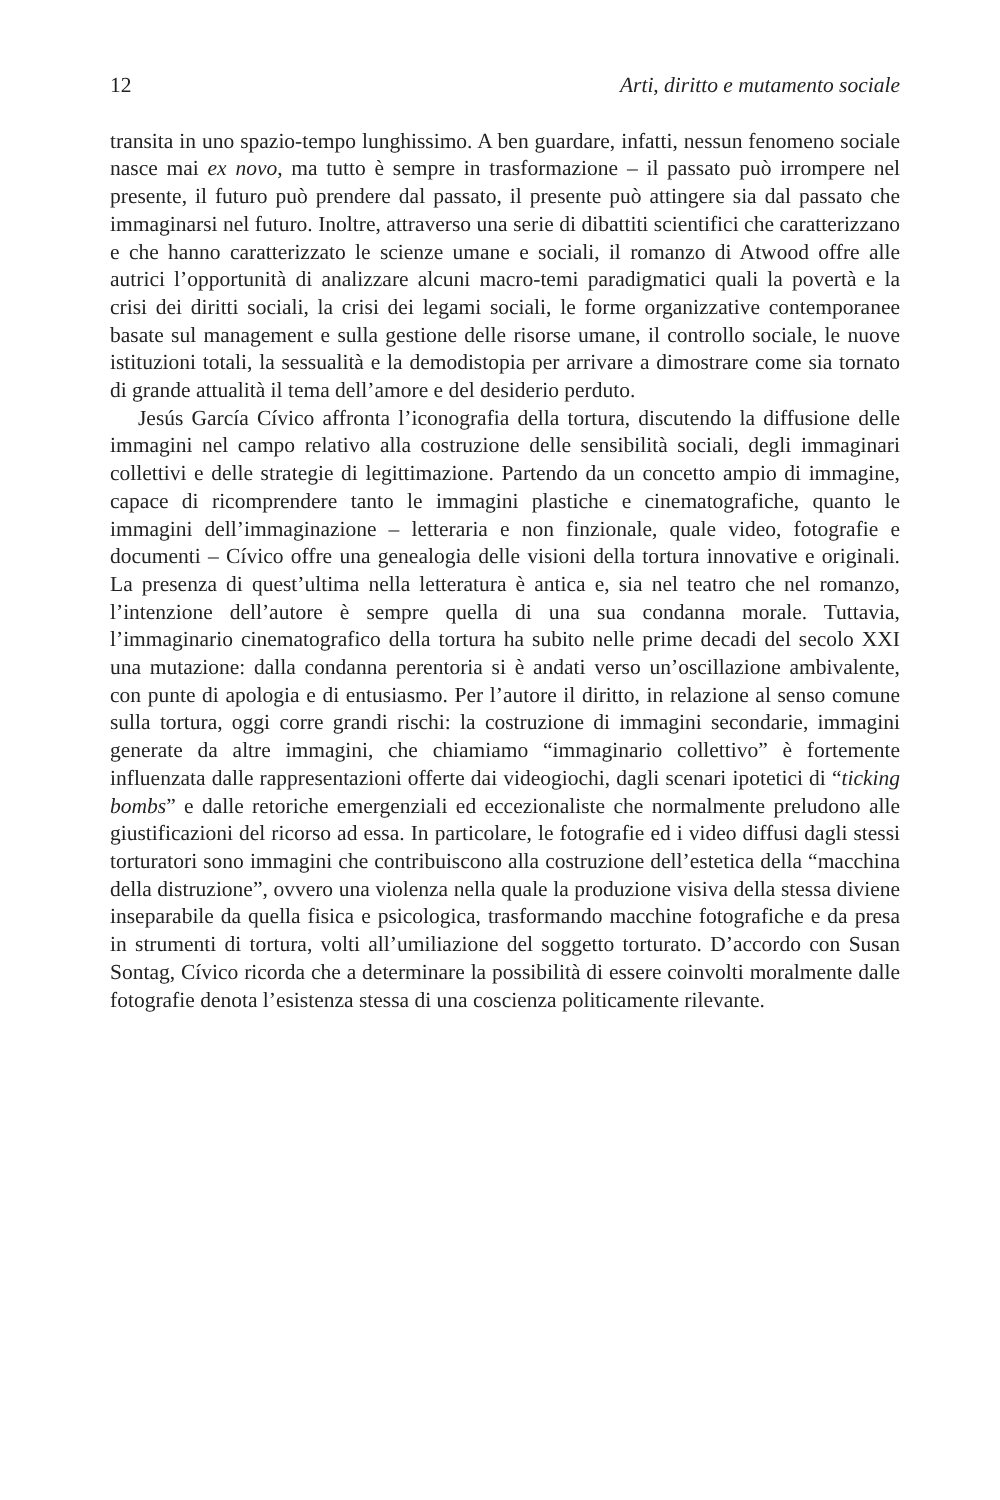12 Arti, diritto e mutamento sociale
transita in uno spazio-tempo lunghissimo. A ben guardare, infatti, nessun fenomeno sociale nasce mai ex novo, ma tutto è sempre in trasformazione – il passato può irrompere nel presente, il futuro può prendere dal passato, il presente può attingere sia dal passato che immaginarsi nel futuro. Inoltre, attraverso una serie di dibattiti scientifici che caratterizzano e che hanno caratterizzato le scienze umane e sociali, il romanzo di Atwood offre alle autrici l’opportunità di analizzare alcuni macro-temi paradigmatici quali la povertà e la crisi dei diritti sociali, la crisi dei legami sociali, le forme organizzative contemporanee basate sul management e sulla gestione delle risorse umane, il controllo sociale, le nuove istituzioni totali, la sessualità e la demodistopia per arrivare a dimostrare come sia tornato di grande attualità il tema dell’amore e del desiderio perduto.
Jesús García Cívico affronta l’iconografia della tortura, discutendo la diffusione delle immagini nel campo relativo alla costruzione delle sensibilità sociali, degli immaginari collettivi e delle strategie di legittimazione. Partendo da un concetto ampio di immagine, capace di ricomprendere tanto le immagini plastiche e cinematografiche, quanto le immagini dell’immaginazione – letteraria e non finzionale, quale video, fotografie e documenti – Cívico offre una genealogia delle visioni della tortura innovative e originali. La presenza di quest’ultima nella letteratura è antica e, sia nel teatro che nel romanzo, l’intenzione dell’autore è sempre quella di una sua condanna morale. Tuttavia, l’immaginario cinematografico della tortura ha subito nelle prime decadi del secolo XXI una mutazione: dalla condanna perentoria si è andati verso un’oscillazione ambivalente, con punte di apologia e di entusiasmo. Per l’autore il diritto, in relazione al senso comune sulla tortura, oggi corre grandi rischi: la costruzione di immagini secondarie, immagini generate da altre immagini, che chiamiamo “immaginario collettivo” è fortemente influenzata dalle rappresentazioni offerte dai videogiochi, dagli scenari ipotetici di “ticking bombs” e dalle retoriche emergenziali ed eccezionaliste che normalmente preludono alle giustificazioni del ricorso ad essa. In particolare, le fotografie ed i video diffusi dagli stessi torturatori sono immagini che contribuiscono alla costruzione dell’estetica della “macchina della distruzione”, ovvero una violenza nella quale la produzione visiva della stessa diviene inseparabile da quella fisica e psicologica, trasformando macchine fotografiche e da presa in strumenti di tortura, volti all’umiliazione del soggetto torturato. D’accordo con Susan Sontag, Cívico ricorda che a determinare la possibilità di essere coinvolti moralmente dalle fotografie denota l’esistenza stessa di una coscienza politicamente rilevante.